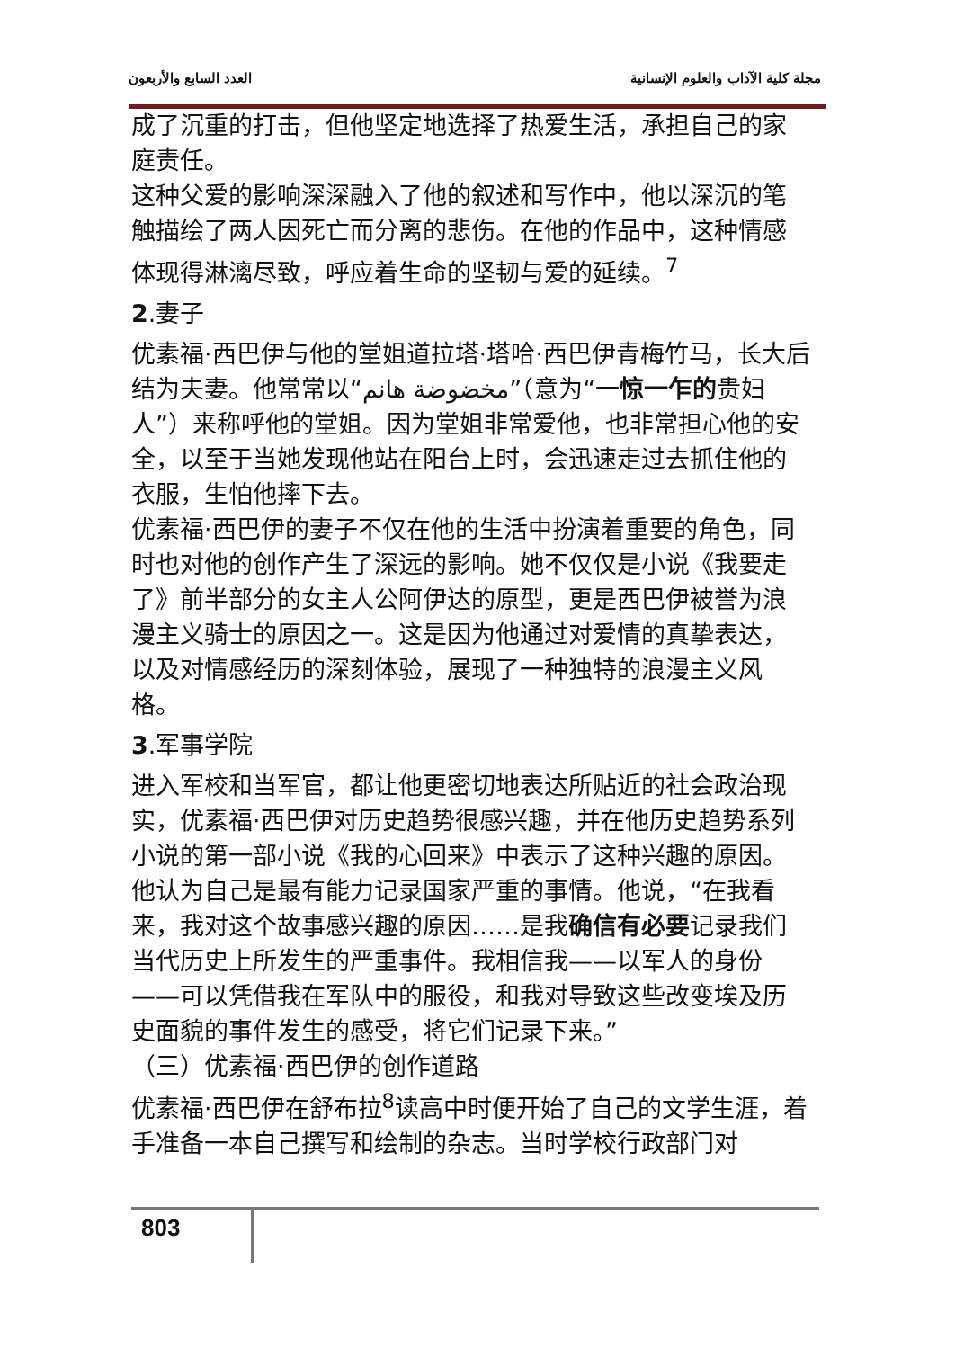العدد السابع والأربعون مجلة كلية الآداب والعلوم الإنسانية
成了沉重的打击，但他坚定地选择了热爱生活，承担自己的家庭责任。
这种父爱的影响深深融入了他的叙述和写作中，他以深沉的笔触描绘了两人因死亡而分离的悲伤。在他的作品中，这种情感体现得淋漓尽致，呼应着生命的坚韧与爱的延续。<sup>7</sup>
2.妻子
优素福·西巴伊与他的堂姐道拉塔·塔哈·西巴伊青梅竹马，长大后结为夫妻。他常常以“مخضوضة هانم”（意为“一惊一乍的贵妇人”）来称呼他的堂姐。因为堂姐非常爱他，也非常担心他的安全，以至于当她发现他站在阳台上时，会迅速走过去抓住他的衣服，生怕他摔下去。
优素福·西巴伊的妻子不仅在他的生活中扮演着重要的角色，同时也对他的创作产生了深远的影响。她不仅仅是小说《我要走了》前半部分的女主人公阿伊达的原型，更是西巴伊被誉为浪漫主义骑士的原因之一。这是因为他通过对爱情的真挚表达，以及对情感经历的深刻体验，展现了一种独特的浪漫主义风格。
3.军事学院
进入军校和当军官，都让他更密切地表达所贴近的社会政治现实，优素福·西巴伊对历史趋势很感兴趣，并在他历史趋势系列小说的第一部小说《我的心回来》中表示了这种兴趣的原因。他认为自己是最有能力记录国家严重的事情。他说，“在我看来，我对这个故事感兴趣的原因……是我确信有必要记录我们当代历史上所发生的严重事件。我相信我——以军人的身份——可以凭借我在军队中的服役，和我对导致这些改变埃及历史面貌的事件发生的感受，将它们记录下来。”
（三）优素福·西巴伊的创作道路
优素福·西巴伊在舒布拉<sup>8</sup>读高中时便开始了自己的文学生涯，着手准备一本自己撰写和绘制的杂志。当时学校行政部门对
803